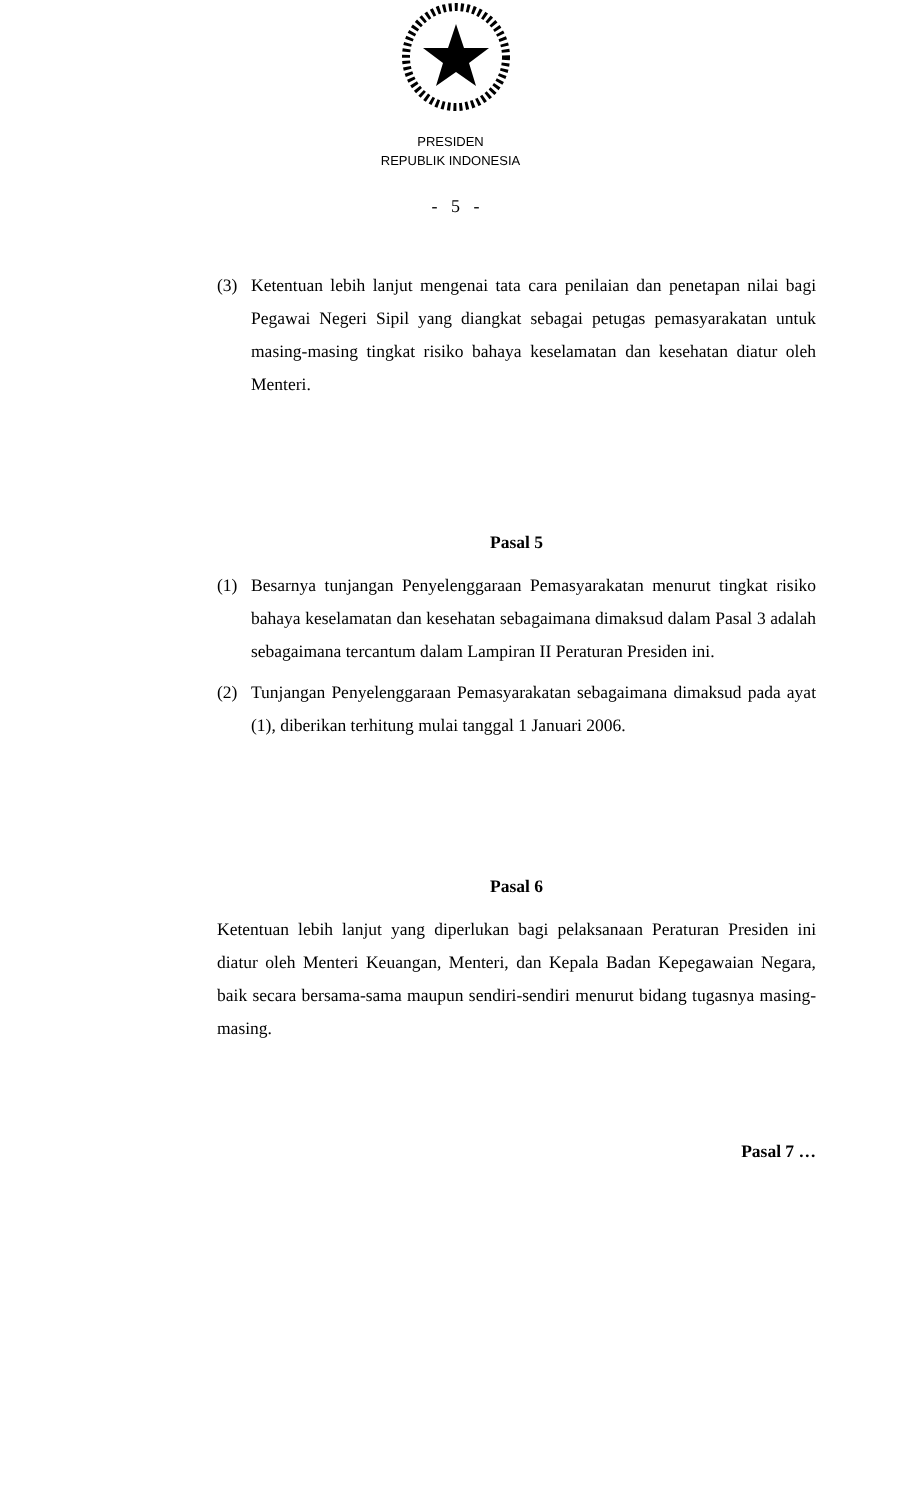PRESIDEN
REPUBLIK INDONESIA
- 5 -
(3) Ketentuan lebih lanjut mengenai tata cara penilaian dan penetapan nilai bagi Pegawai Negeri Sipil yang diangkat sebagai petugas pemasyarakatan untuk masing-masing tingkat risiko bahaya keselamatan dan kesehatan diatur oleh Menteri.
Pasal 5
(1) Besarnya tunjangan Penyelenggaraan Pemasyarakatan menurut tingkat risiko bahaya keselamatan dan kesehatan sebagaimana dimaksud dalam Pasal 3 adalah sebagaimana tercantum dalam Lampiran II Peraturan Presiden ini.
(2) Tunjangan Penyelenggaraan Pemasyarakatan sebagaimana dimaksud pada ayat (1), diberikan terhitung mulai tanggal 1 Januari 2006.
Pasal 6
Ketentuan lebih lanjut yang diperlukan bagi pelaksanaan Peraturan Presiden ini diatur oleh Menteri Keuangan, Menteri, dan Kepala Badan Kepegawaian Negara, baik secara bersama-sama maupun sendiri-sendiri menurut bidang tugasnya masing-masing.
Pasal 7 …